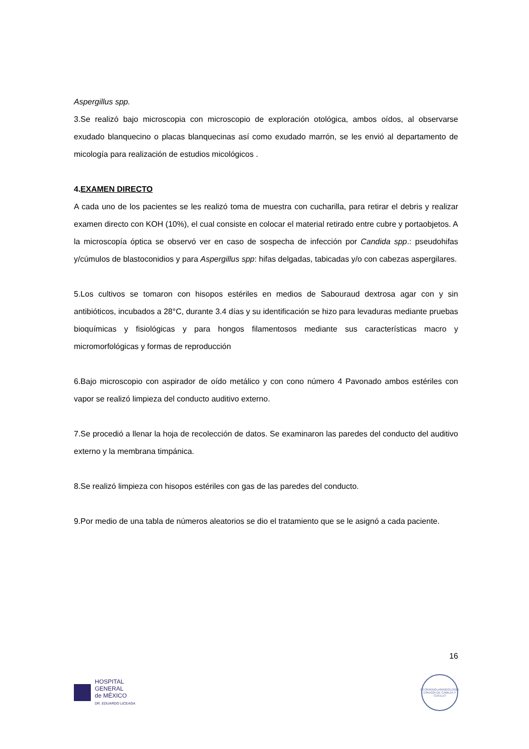Aspergillus spp.
3.Se realizó bajo microscopia con microscopio de exploración otológica, ambos oídos, al observarse exudado blanquecino o placas blanquecinas así como exudado marrón, se les envió al departamento de micología para realización de estudios micológicos .
4.EXAMEN DIRECTO
A cada uno de los pacientes se les realizó toma de muestra con cucharilla, para retirar el debris y realizar examen directo con KOH (10%), el cual consiste en colocar el material retirado entre cubre y portaobjetos. A la microscopía óptica se observó ver en caso de sospecha de infección por Candida spp.: pseudohifas y/cúmulos de blastoconidios y para Aspergillus spp: hifas delgadas, tabicadas y/o con cabezas aspergilares.
5.Los cultivos se tomaron con hisopos estériles en medios de Sabouraud dextrosa agar con y sin antibióticos, incubados a 28°C, durante 3.4 días y su identificación se hizo para levaduras mediante pruebas bioquímicas y fisiológicas y para hongos filamentosos mediante sus características macro y micromorfológicas y formas de reproducción
6.Bajo microscopio con aspirador de oído metálico y con cono número 4 Pavonado ambos estériles con vapor se realizó limpieza del conducto auditivo externo.
7.Se procedió a llenar la hoja de recolección de datos. Se examinaron las paredes del conducto del auditivo externo y la membrana timpánica.
8.Se realizó limpieza con hisopos estériles con gas de las paredes del conducto.
9.Por medio de una tabla de números aleatorios se dio el tratamiento que se le asignó a cada paciente.
16
HOSPITAL
GENERAL
de MÉXICO
DR. EDUARDO LICEAGA
OTORRINOLARINGOLOGÍA
CIRUGÍA DE CABEZA Y CUELLO